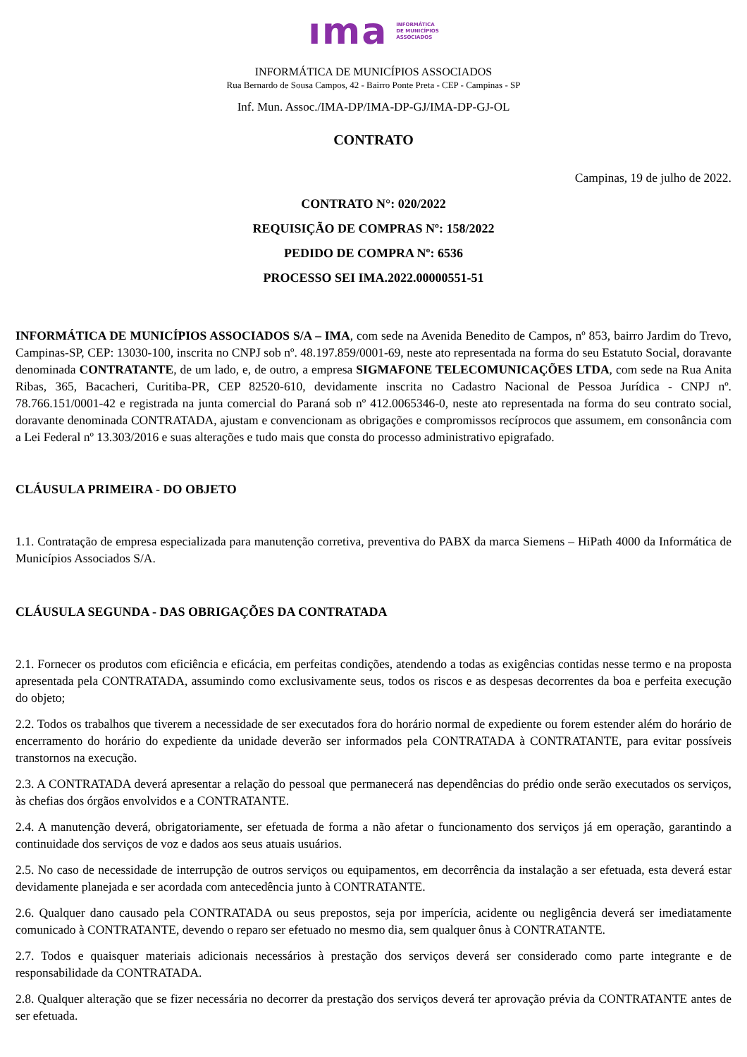ıma INFORMÁTICA
DE MUNICÍPIOS
ASSOCIADOS
INFORMÁTICA DE MUNICÍPIOS ASSOCIADOS
Rua Bernardo de Sousa Campos, 42 - Bairro Ponte Preta - CEP - Campinas - SP
Inf. Mun. Assoc./IMA-DP/IMA-DP-GJ/IMA-DP-GJ-OL
CONTRATO
Campinas, 19 de julho de 2022.
CONTRATO N°: 020/2022
REQUISIÇÃO DE COMPRAS Nº: 158/2022
PEDIDO DE COMPRA Nº: 6536
PROCESSO SEI IMA.2022.00000551-51
INFORMÁTICA DE MUNICÍPIOS ASSOCIADOS S/A – IMA, com sede na Avenida Benedito de Campos, nº 853, bairro Jardim do Trevo, Campinas-SP, CEP: 13030-100, inscrita no CNPJ sob nº. 48.197.859/0001-69, neste ato representada na forma do seu Estatuto Social, doravante denominada CONTRATANTE, de um lado, e, de outro, a empresa SIGMAFONE TELECOMUNICAÇÕES LTDA, com sede na Rua Anita Ribas, 365, Bacacheri, Curitiba-PR, CEP 82520-610, devidamente inscrita no Cadastro Nacional de Pessoa Jurídica - CNPJ nº. 78.766.151/0001-42 e registrada na junta comercial do Paraná sob nº 412.0065346-0, neste ato representada na forma do seu contrato social, doravante denominada CONTRATADA, ajustam e convencionam as obrigações e compromissos recíprocos que assumem, em consonância com a Lei Federal nº 13.303/2016 e suas alterações e tudo mais que consta do processo administrativo epigrafado.
CLÁUSULA PRIMEIRA - DO OBJETO
1.1. Contratação de empresa especializada para manutenção corretiva, preventiva do PABX da marca Siemens – HiPath 4000 da Informática de Municípios Associados S/A.
CLÁUSULA SEGUNDA - DAS OBRIGAÇÕES DA CONTRATADA
2.1. Fornecer os produtos com eficiência e eficácia, em perfeitas condições, atendendo a todas as exigências contidas nesse termo e na proposta apresentada pela CONTRATADA, assumindo como exclusivamente seus, todos os riscos e as despesas decorrentes da boa e perfeita execução do objeto;
2.2. Todos os trabalhos que tiverem a necessidade de ser executados fora do horário normal de expediente ou forem estender além do horário de encerramento do horário do expediente da unidade deverão ser informados pela CONTRATADA à CONTRATANTE, para evitar possíveis transtornos na execução.
2.3. A CONTRATADA deverá apresentar a relação do pessoal que permanecerá nas dependências do prédio onde serão executados os serviços, às chefias dos órgãos envolvidos e a CONTRATANTE.
2.4. A manutenção deverá, obrigatoriamente, ser efetuada de forma a não afetar o funcionamento dos serviços já em operação, garantindo a continuidade dos serviços de voz e dados aos seus atuais usuários.
2.5. No caso de necessidade de interrupção de outros serviços ou equipamentos, em decorrência da instalação a ser efetuada, esta deverá estar devidamente planejada e ser acordada com antecedência junto à CONTRATANTE.
2.6. Qualquer dano causado pela CONTRATADA ou seus prepostos, seja por imperícia, acidente ou negligência deverá ser imediatamente comunicado à CONTRATANTE, devendo o reparo ser efetuado no mesmo dia, sem qualquer ônus à CONTRATANTE.
2.7. Todos e quaisquer materiais adicionais necessários à prestação dos serviços deverá ser considerado como parte integrante e de responsabilidade da CONTRATADA.
2.8. Qualquer alteração que se fizer necessária no decorrer da prestação dos serviços deverá ter aprovação prévia da CONTRATANTE antes de ser efetuada.